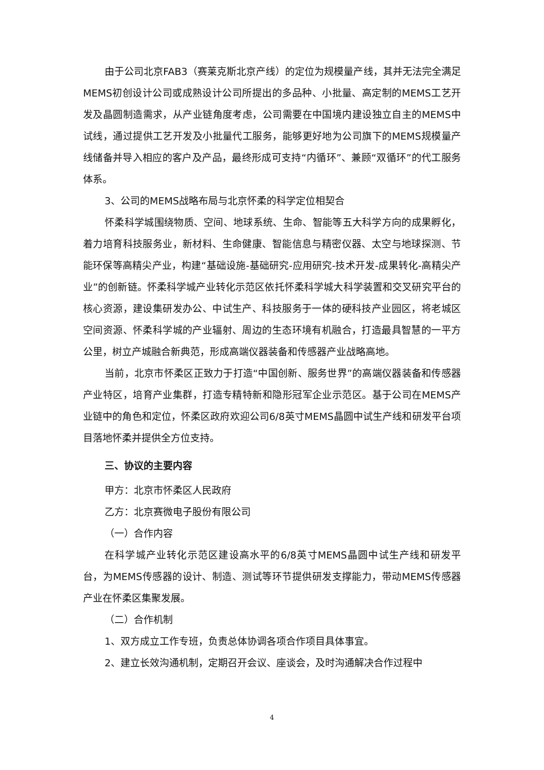由于公司北京FAB3（赛莱克斯北京产线）的定位为规模量产线，其并无法完全满足MEMS初创设计公司或成熟设计公司所提出的多品种、小批量、高定制的MEMS工艺开发及晶圆制造需求，从产业链角度考虑，公司需要在中国境内建设独立自主的MEMS中试线，通过提供工艺开发及小批量代工服务，能够更好地为公司旗下的MEMS规模量产线储备并导入相应的客户及产品，最终形成可支持“内循环”、兼顾“双循环”的代工服务体系。
3、公司的MEMS战略布局与北京怀柔的科学定位相契合
怀柔科学城围绕物质、空间、地球系统、生命、智能等五大科学方向的成果孵化，着力培育科技服务业，新材料、生命健康、智能信息与精密仪器、太空与地球探测、节能环保等高精尖产业，构建“基础设施-基础研究-应用研究-技术开发-成果转化-高精尖产业”的创新链。怀柔科学城产业转化示范区依托怀柔科学城大科学装置和交叉研究平台的核心资源，建设集研发办公、中试生产、科技服务于一体的硬科技产业园区，将老城区空间资源、怀柔科学城的产业辐射、周边的生态环境有机融合，打造最具智慧的一平方公里，树立产城融合新典范，形成高端仪器装备和传感器产业战略高地。
当前，北京市怀柔区正致力于打造“中国创新、服务世界”的高端仪器装备和传感器产业特区，培育产业集群，打造专精特新和隐形冠军企业示范区。基于公司在MEMS产业链中的角色和定位，怀柔区政府欢迎公司6/8英寸MEMS晶圆中试生产线和研发平台项目落地怀柔并提供全方位支持。
三、协议的主要内容
甲方：北京市怀柔区人民政府
乙方：北京赛微电子股份有限公司
（一）合作内容
在科学城产业转化示范区建设高水平的6/8英寸MEMS晶圆中试生产线和研发平台，为MEMS传感器的设计、制造、测试等环节提供研发支撑能力，带动MEMS传感器产业在怀柔区集聚发展。
（二）合作机制
1、双方成立工作专班，负责总体协调各项合作项目具体事宜。
2、建立长效沟通机制，定期召开会议、座谈会，及时沟通解决合作过程中
4